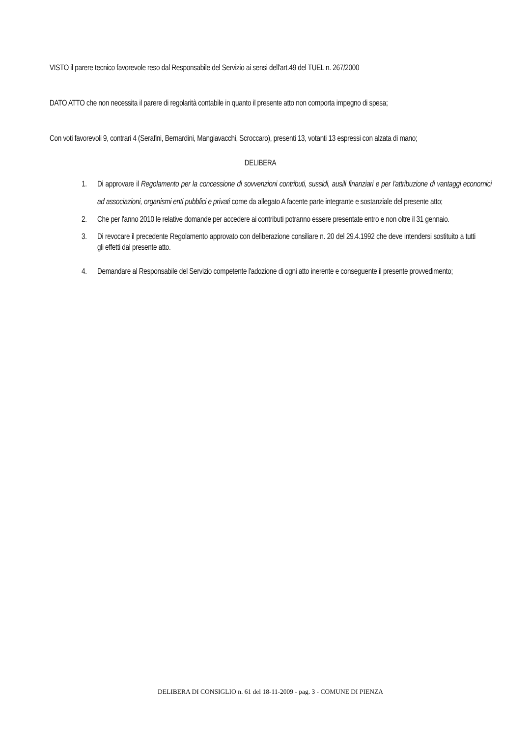VISTO il parere tecnico favorevole reso dal Responsabile del Servizio ai sensi dell'art.49 del TUEL n. 267/2000
DATO ATTO che non necessita il parere di regolarità contabile in quanto il presente atto non comporta impegno di spesa;
Con voti favorevoli 9, contrari 4 (Serafini, Bernardini, Mangiavacchi, Scroccaro), presenti 13, votanti 13 espressi con alzata di mano;
DELIBERA
1. Di approvare il Regolamento per la concessione di sovvenzioni contributi, sussidi, ausili finanziari e per l'attribuzione di vantaggi economici ad associazioni, organismi enti pubblici e privati come da allegato A facente parte integrante e sostanziale del presente atto;
2. Che per l'anno 2010 le relative domande per accedere ai contributi potranno essere presentate entro e non oltre il 31 gennaio.
3. Di revocare il precedente Regolamento approvato con deliberazione consiliare n. 20 del 29.4.1992 che deve intendersi sostituito a tutti gli effetti dal presente atto.
4. Demandare al Responsabile del Servizio competente l'adozione di ogni atto inerente e conseguente il presente provvedimento;
DELIBERA DI CONSIGLIO n. 61 del 18-11-2009 - pag. 3 - COMUNE DI PIENZA